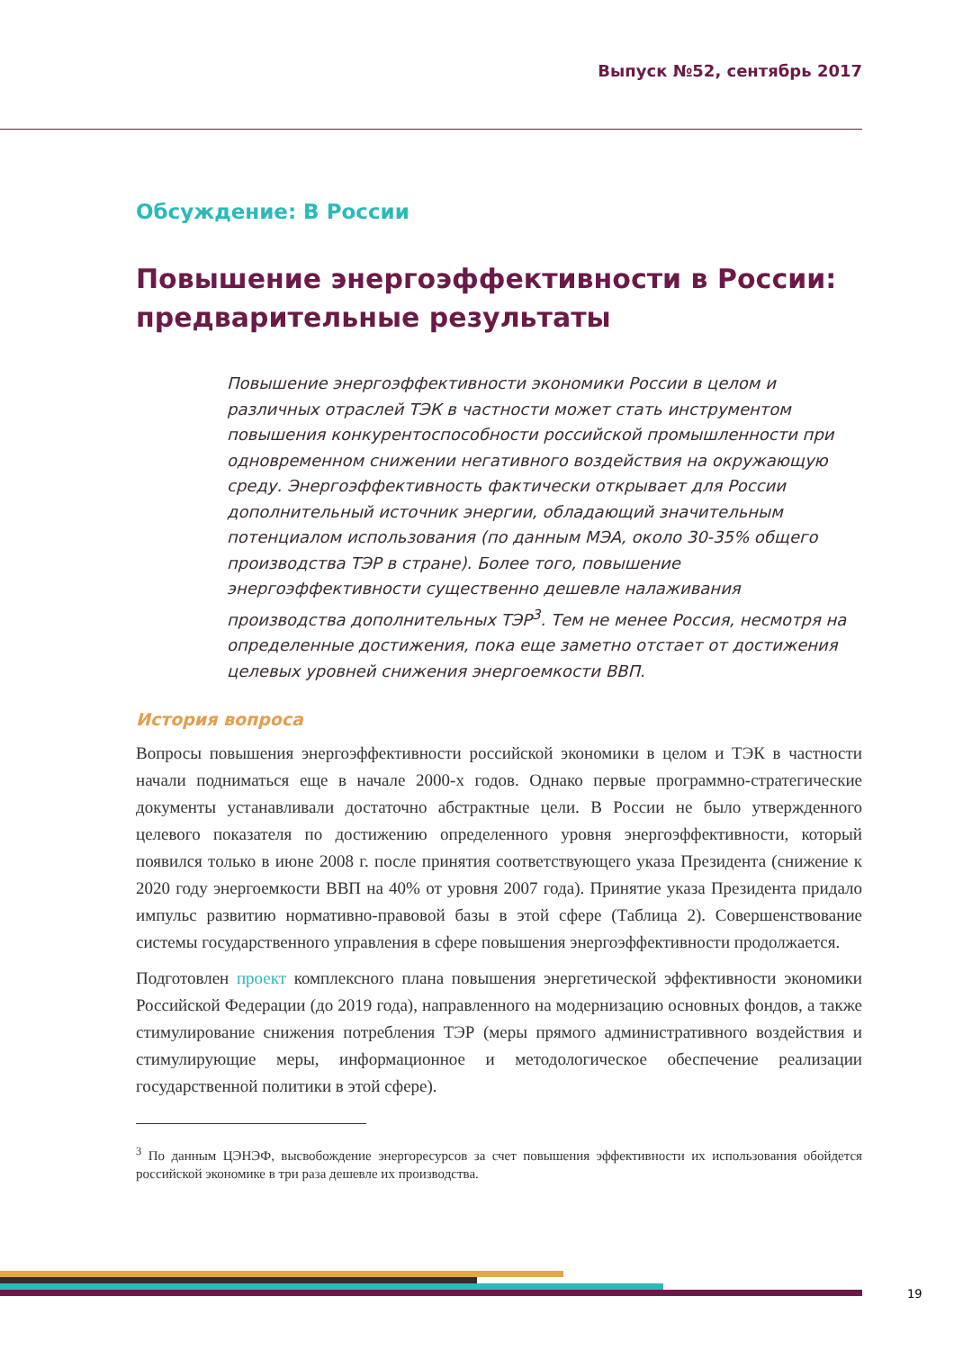Выпуск №52, сентябрь 2017
Обсуждение: В России
Повышение энергоэффективности в России: предварительные результаты
Повышение энергоэффективности экономики России в целом и различных отраслей ТЭК в частности может стать инструментом повышения конкурентоспособности российской промышленности при одновременном снижении негативного воздействия на окружающую среду. Энергоэффективность фактически открывает для России дополнительный источник энергии, обладающий значительным потенциалом использования (по данным МЭА, около 30-35% общего производства ТЭР в стране). Более того, повышение энергоэффективности существенно дешевле налаживания производства дополнительных ТЭР<sup>3</sup>. Тем не менее Россия, несмотря на определенные достижения, пока еще заметно отстает от достижения целевых уровней снижения энергоемкости ВВП.
История вопроса
Вопросы повышения энергоэффективности российской экономики в целом и ТЭК в частности начали подниматься еще в начале 2000-х годов. Однако первые программно-стратегические документы устанавливали достаточно абстрактные цели. В России не было утвержденного целевого показателя по достижению определенного уровня энергоэффективности, который появился только в июне 2008 г. после принятия соответствующего указа Президента (снижение к 2020 году энергоемкости ВВП на 40% от уровня 2007 года). Принятие указа Президента придало импульс развитию нормативно-правовой базы в этой сфере (Таблица 2). Совершенствование системы государственного управления в сфере повышения энергоэффективности продолжается.
Подготовлен проект комплексного плана повышения энергетической эффективности экономики Российской Федерации (до 2019 года), направленного на модернизацию основных фондов, а также стимулирование снижения потребления ТЭР (меры прямого административного воздействия и стимулирующие меры, информационное и методологическое обеспечение реализации государственной политики в этой сфере).
<sup>3</sup> По данным ЦЭНЭФ, высвобождение энергоресурсов за счет повышения эффективности их использования обойдется российской экономике в три раза дешевле их производства.
19